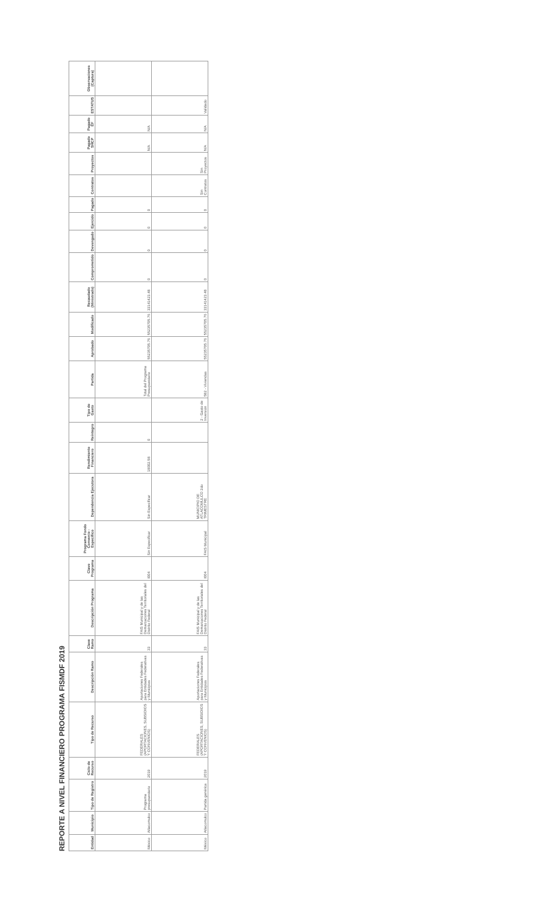REPORTE A NIVEL FINANCIERO PROGRAMA FISMDF 2019
| Entidad | Municipio | Tipo de Registro | Ciclo de Recurso | Tipo de Recurso | Descripción Ramo | Clave Ramo | Descripción Programa | Clave Programa | Programa Fondo Convenio - Específico | Dependencia Ejecutora | Rendimiento Financiero | Reintegro | Tipo de Gasto | Partida | Aprobado | Modificado | Recaudado (Ministrado) | Comprometido | Devengado | Ejercido | Pagado | Contratos | Proyectos | Pagado SHCP | Pagado EF | ESTATUS | Observaciones (Captura) |
| --- | --- | --- | --- | --- | --- | --- | --- | --- | --- | --- | --- | --- | --- | --- | --- | --- | --- | --- | --- | --- | --- | --- | --- | --- | --- | --- | --- |
| México | Atlacomulco | Programa presupuestario | 2019 | FEDERALES (APORTACIONES, SUBSIDIOS Y CONVENIOS) | Aportaciones Federales para Entidades Federativas y Municipios | 33 | FAIS Municipal y de las Demarcaciones Territoriales del Distrito Federal | I004 | Sin Especificar | Sin Especificar | 18002.58 | 0 | | Total del Programa Presupuestario | 55235705.76 | 55235705.76 | 33141423.48 | 0 | 0 | 0 | 0 | | | N/A | N/A | | |
| México | Atlacomulco | Partida genérica | 2019 | FEDERALES (APORTACIONES, SUBSIDIOS Y CONVENIOS) | Aportaciones Federales para Entidades Federativas y Municipios | 33 | FAIS Municipal y de las Demarcaciones Territoriales del Distrito Federal | I004 | FAIS Municipal | MUNICIPIO DE ATLACOMULCO 2do TRIMESTRE | | | 2 - Gasto de Inversión | 582 - Viviendas | 55235705.76 | 55235705.76 | 33141423.48 | 0 | 0 | 0 | 0 | Sin Contratos | Sin Proyectos | N/A | N/A | Validado | |